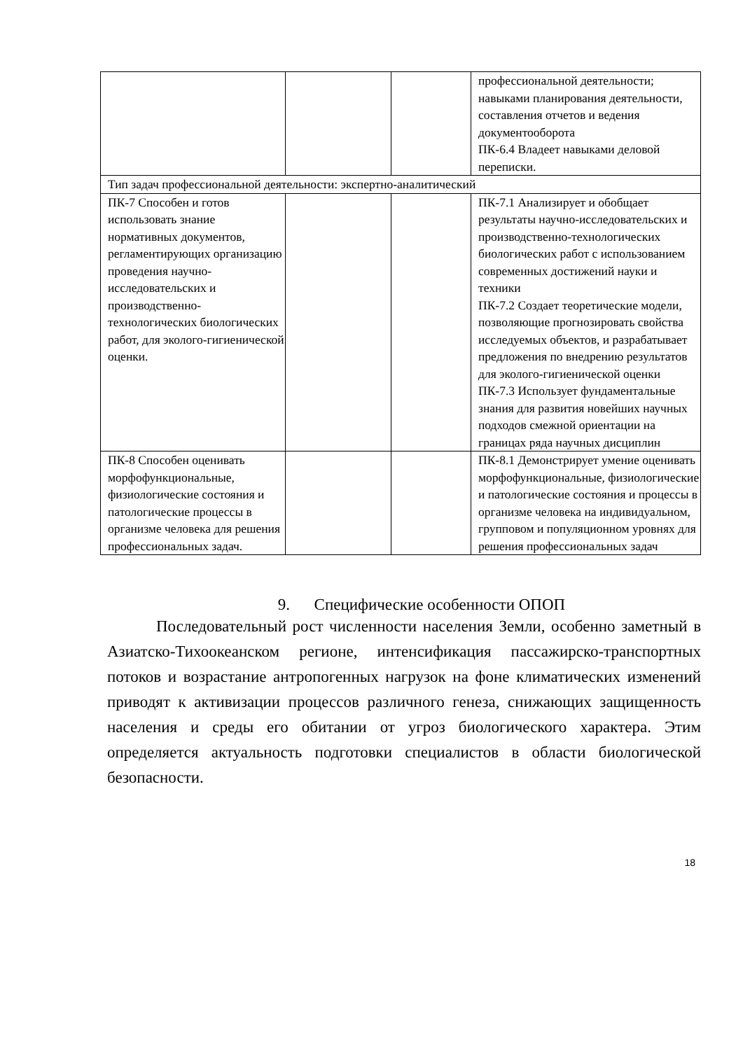| | | | профессиональной деятельности; навыками планирования деятельности, составления отчетов и ведения документооборота ПК-6.4 Владеет навыками деловой переписки. |
| Тип задач профессиональной деятельности: экспертно-аналитический | | | |
| ПК-7 Способен и готов использовать знание нормативных документов, регламентирующих организацию проведения научно-исследовательских и производственно-технологических биологических работ, для эколого-гигиенической оценки. | | | ПК-7.1 Анализирует и обобщает результаты научно-исследовательских и производственно-технологических биологических работ с использованием современных достижений науки и техники ПК-7.2 Создает теоретические модели, позволяющие прогнозировать свойства исследуемых объектов, и разрабатывает предложения по внедрению результатов для эколого-гигиенической оценки ПК-7.3 Использует фундаментальные знания для развития новейших научных подходов смежной ориентации на границах ряда научных дисциплин |
| ПК-8 Способен оценивать морфофункциональные, физиологические состояния и патологические процессы в организме человека для решения профессиональных задач. | | | ПК-8.1 Демонстрирует умение оценивать морфофункциональные, физиологические и патологические состояния и процессы в организме человека на индивидуальном, групповом и популяционном уровнях для решения профессиональных задач |
9. Специфические особенности ОПОП
Последовательный рост численности населения Земли, особенно заметный в Азиатско-Тихоокеанском регионе, интенсификация пассажирско-транспортных потоков и возрастание антропогенных нагрузок на фоне климатических изменений приводят к активизации процессов различного генеза, снижающих защищенность населения и среды его обитании от угроз биологического характера. Этим определяется актуальность подготовки специалистов в области биологической безопасности.
18